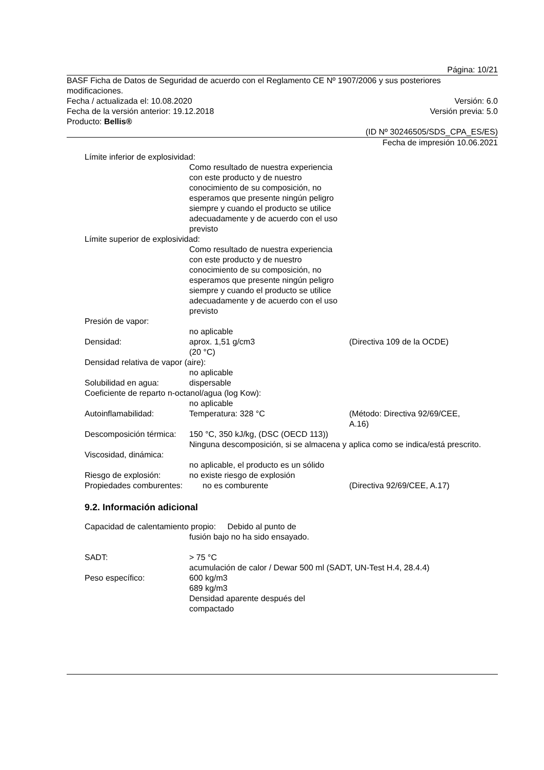Página: 10/21
BASF Ficha de Datos de Seguridad de acuerdo con el Reglamento CE Nº 1907/2006 y sus posteriores modificaciones.
Fecha / actualizada el: 10.08.2020 Versión: 6.0
Fecha de la versión anterior: 19.12.2018 Versión previa: 5.0
Producto: Bellis®
(ID Nº 30246505/SDS_CPA_ES/ES)
Fecha de impresión 10.06.2021
Límite inferior de explosividad:
Como resultado de nuestra experiencia con este producto y de nuestro conocimiento de su composición, no esperamos que presente ningún peligro siempre y cuando el producto se utilice adecuadamente y de acuerdo con el uso previsto
Límite superior de explosividad:
Como resultado de nuestra experiencia con este producto y de nuestro conocimiento de su composición, no esperamos que presente ningún peligro siempre y cuando el producto se utilice adecuadamente y de acuerdo con el uso previsto
Presión de vapor:
no aplicable
Densidad: aprox. 1,51 g/cm3
(20 °C) (Directiva 109 de la OCDE)
Densidad relativa de vapor (aire):
no aplicable
Solubilidad en agua: dispersable
Coeficiente de reparto n-octanol/agua (log Kow):
no aplicable
Autoinflamabilidad: Temperatura: 328 °C (Método: Directiva 92/69/CEE, A.16)
Descomposición térmica: 150 °C, 350 kJ/kg, (DSC (OECD 113))
Ninguna descomposición, si se almacena y aplica como se indica/está prescrito.
Viscosidad, dinámica:
no aplicable, el producto es un sólido
Riesgo de explosión: no existe riesgo de explosión
Propiedades comburentes: no es comburente (Directiva 92/69/CEE, A.17)
9.2. Información adicional
Capacidad de calentamiento propio: Debido al punto de
fusión bajo no ha sido ensayado.
SADT: > 75 °C
acumulación de calor / Dewar 500 ml (SADT, UN-Test H.4, 28.4.4)
Peso específico: 600 kg/m3
689 kg/m3
Densidad aparente después del compactado